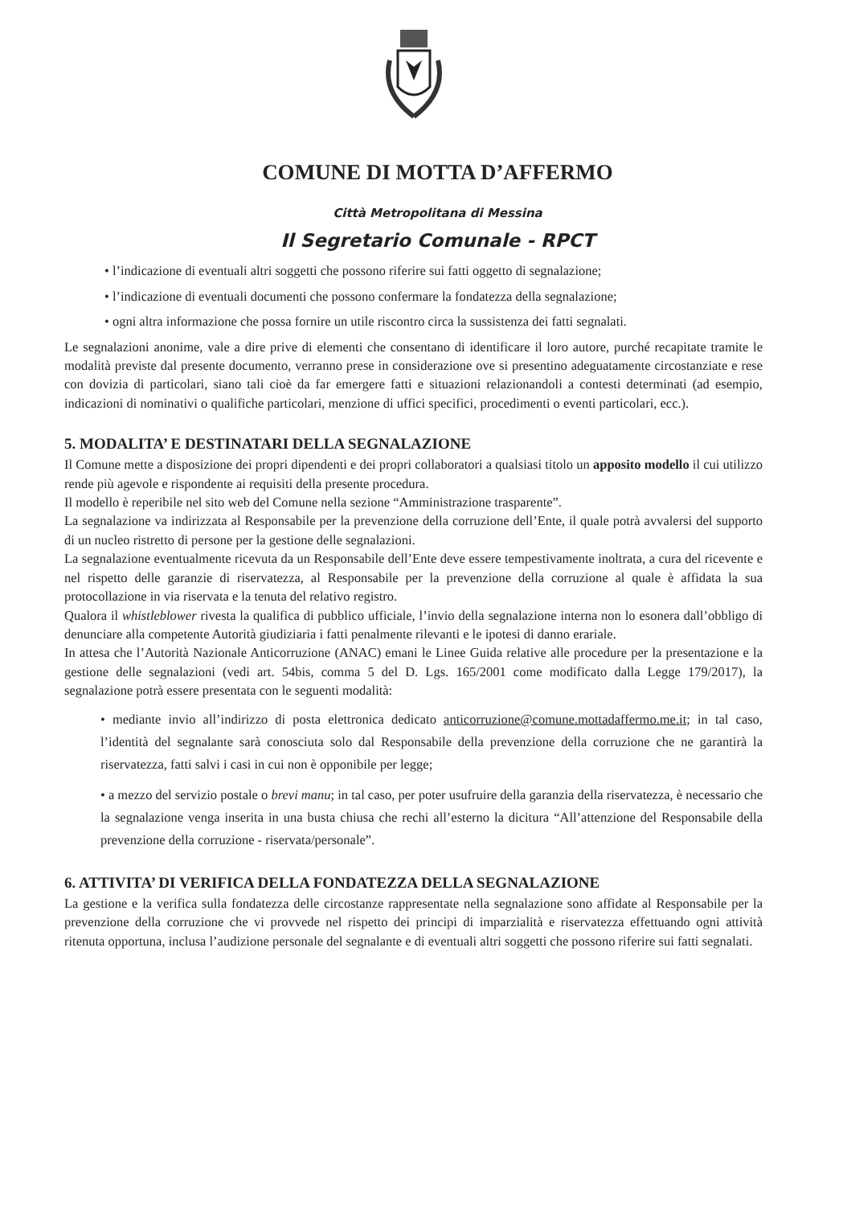COMUNE DI MOTTA D’AFFERMO
Città Metropolitana di Messina
Il Segretario Comunale - RPCT
• l’indicazione di eventuali altri soggetti che possono riferire sui fatti oggetto di segnalazione;
• l’indicazione di eventuali documenti che possono confermare la fondatezza della segnalazione;
• ogni altra informazione che possa fornire un utile riscontro circa la sussistenza dei fatti segnalati.
Le segnalazioni anonime, vale a dire prive di elementi che consentano di identificare il loro autore, purché recapitate tramite le modalità previste dal presente documento, verranno prese in considerazione ove si presentino adeguatamente circostanziate e rese con dovizia di particolari, siano tali cioè da far emergere fatti e situazioni relazionandoli a contesti determinati (ad esempio, indicazioni di nominativi o qualifiche particolari, menzione di uffici specifici, procedimenti o eventi particolari, ecc.).
5. MODALITA’ E DESTINATARI DELLA SEGNALAZIONE
Il Comune mette a disposizione dei propri dipendenti e dei propri collaboratori a qualsiasi titolo un apposito modello il cui utilizzo rende più agevole e rispondente ai requisiti della presente procedura.
Il modello è reperibile nel sito web del Comune nella sezione “Amministrazione trasparente”.
La segnalazione va indirizzata al Responsabile per la prevenzione della corruzione dell’Ente, il quale potrà avvalersi del supporto di un nucleo ristretto di persone per la gestione delle segnalazioni.
La segnalazione eventualmente ricevuta da un Responsabile dell’Ente deve essere tempestivamente inoltrata, a cura del ricevente e nel rispetto delle garanzie di riservatezza, al Responsabile per la prevenzione della corruzione al quale è affidata la sua protocollazione in via riservata e la tenuta del relativo registro.
Qualora il whistleblower rivesta la qualifica di pubblico ufficiale, l’invio della segnalazione interna non lo esonera dall’obbligo di denunciare alla competente Autorità giudiziaria i fatti penalmente rilevanti e le ipotesi di danno erariale.
In attesa che l’Autorità Nazionale Anticorruzione (ANAC) emani le Linee Guida relative alle procedure per la presentazione e la gestione delle segnalazioni (vedi art. 54bis, comma 5 del D. Lgs. 165/2001 come modificato dalla Legge 179/2017), la segnalazione potrà essere presentata con le seguenti modalità:
• mediante invio all’indirizzo di posta elettronica dedicato anticorruzione@comune.mottadaffermo.me.it; in tal caso, l’identità del segnalante sarà conosciuta solo dal Responsabile della prevenzione della corruzione che ne garantirà la riservatezza, fatti salvi i casi in cui non è opponibile per legge;
• a mezzo del servizio postale o brevi manu; in tal caso, per poter usufruire della garanzia della riservatezza, è necessario che la segnalazione venga inserita in una busta chiusa che rechi all’esterno la dicitura “All’attenzione del Responsabile della prevenzione della corruzione - riservata/personale”.
6. ATTIVITA’ DI VERIFICA DELLA FONDATEZZA DELLA SEGNALAZIONE
La gestione e la verifica sulla fondatezza delle circostanze rappresentate nella segnalazione sono affidate al Responsabile per la prevenzione della corruzione che vi provvede nel rispetto dei principi di imparzialità e riservatezza effettuando ogni attività ritenuta opportuna, inclusa l’audizione personale del segnalante e di eventuali altri soggetti che possono riferire sui fatti segnalati.